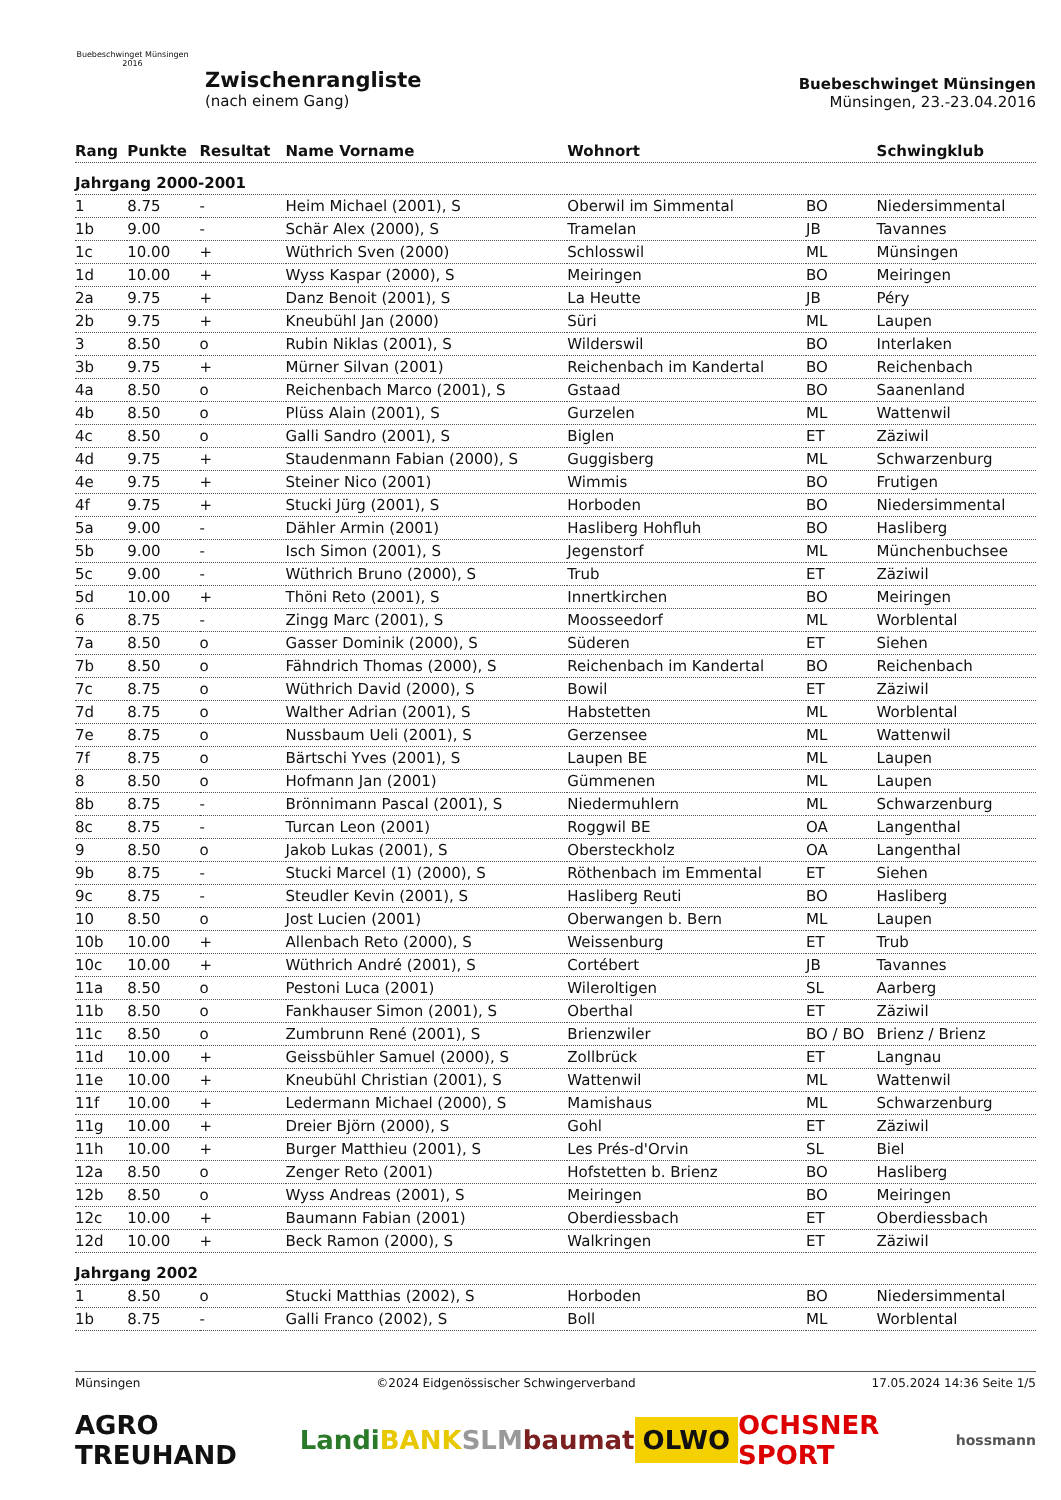Buebeschwinget Münsingen
2016
Zwischenrangliste
(nach einem Gang)
Buebeschwinget Münsingen
Münsingen, 23.-23.04.2016
| Rang | Punkte | Resultat | Name Vorname | Wohnort | | Schwingklub |
| --- | --- | --- | --- | --- | --- | --- |
| Jahrgang 2000-2001 | | | | | | |
| 1 | 8.75 | - | Heim Michael (2001), S | Oberwil im Simmental | BO | Niedersimmental |
| 1b | 9.00 | - | Schär Alex (2000), S | Tramelan | JB | Tavannes |
| 1c | 10.00 | + | Wüthrich Sven (2000) | Schlosswil | ML | Münsingen |
| 1d | 10.00 | + | Wyss Kaspar (2000), S | Meiringen | BO | Meiringen |
| 2a | 9.75 | + | Danz Benoit (2001), S | La Heutte | JB | Péry |
| 2b | 9.75 | + | Kneubühl Jan (2000) | Süri | ML | Laupen |
| 3 | 8.50 | o | Rubin Niklas (2001), S | Wilderswil | BO | Interlaken |
| 3b | 9.75 | + | Mürner Silvan (2001) | Reichenbach im Kandertal | BO | Reichenbach |
| 4a | 8.50 | o | Reichenbach Marco (2001), S | Gstaad | BO | Saanenland |
| 4b | 8.50 | o | Plüss Alain (2001), S | Gurzelen | ML | Wattenwil |
| 4c | 8.50 | o | Galli Sandro (2001), S | Biglen | ET | Zäziwil |
| 4d | 9.75 | + | Staudenmann Fabian (2000), S | Guggisberg | ML | Schwarzenburg |
| 4e | 9.75 | + | Steiner Nico (2001) | Wimmis | BO | Frutigen |
| 4f | 9.75 | + | Stucki Jürg (2001), S | Horboden | BO | Niedersimmental |
| 5a | 9.00 | - | Dähler Armin (2001) | Hasliberg Hohfluh | BO | Hasliberg |
| 5b | 9.00 | - | Isch Simon (2001), S | Jegenstorf | ML | Münchenbuchsee |
| 5c | 9.00 | - | Wüthrich Bruno (2000), S | Trub | ET | Zäziwil |
| 5d | 10.00 | + | Thöni Reto (2001), S | Innertkirchen | BO | Meiringen |
| 6 | 8.75 | - | Zingg Marc (2001), S | Moosseedorf | ML | Worblental |
| 7a | 8.50 | o | Gasser Dominik (2000), S | Süderen | ET | Siehen |
| 7b | 8.50 | o | Fähndrich Thomas (2000), S | Reichenbach im Kandertal | BO | Reichenbach |
| 7c | 8.75 | o | Wüthrich David (2000), S | Bowil | ET | Zäziwil |
| 7d | 8.75 | o | Walther Adrian (2001), S | Habstetten | ML | Worblental |
| 7e | 8.75 | o | Nussbaum Ueli (2001), S | Gerzensee | ML | Wattenwil |
| 7f | 8.75 | o | Bärtschi Yves (2001), S | Laupen BE | ML | Laupen |
| 8 | 8.50 | o | Hofmann Jan (2001) | Gümmenen | ML | Laupen |
| 8b | 8.75 | - | Brönnimann Pascal (2001), S | Niedermuhlern | ML | Schwarzenburg |
| 8c | 8.75 | - | Turcan Leon (2001) | Roggwil BE | OA | Langenthal |
| 9 | 8.50 | o | Jakob Lukas (2001), S | Obersteckholz | OA | Langenthal |
| 9b | 8.75 | - | Stucki Marcel (1) (2000), S | Röthenbach im Emmental | ET | Siehen |
| 9c | 8.75 | - | Steudler Kevin (2001), S | Hasliberg Reuti | BO | Hasliberg |
| 10 | 8.50 | o | Jost Lucien (2001) | Oberwangen b. Bern | ML | Laupen |
| 10b | 10.00 | + | Allenbach Reto (2000), S | Weissenburg | ET | Trub |
| 10c | 10.00 | + | Wüthrich André (2001), S | Cortébert | JB | Tavannes |
| 11a | 8.50 | o | Pestoni Luca (2001) | Wileroltigen | SL | Aarberg |
| 11b | 8.50 | o | Fankhauser Simon (2001), S | Oberthal | ET | Zäziwil |
| 11c | 8.50 | o | Zumbrunn René (2001), S | Brienzwiler | BO / BO | Brienz / Brienz |
| 11d | 10.00 | + | Geissbühler Samuel (2000), S | Zollbrück | ET | Langnau |
| 11e | 10.00 | + | Kneubühl Christian (2001), S | Wattenwil | ML | Wattenwil |
| 11f | 10.00 | + | Ledermann Michael (2000), S | Mamishaus | ML | Schwarzenburg |
| 11g | 10.00 | + | Dreier Björn (2000), S | Gohl | ET | Zäziwil |
| 11h | 10.00 | + | Burger Matthieu (2001), S | Les Prés-d'Orvin | SL | Biel |
| 12a | 8.50 | o | Zenger Reto (2001) | Hofstetten b. Brienz | BO | Hasliberg |
| 12b | 8.50 | o | Wyss Andreas (2001), S | Meiringen | BO | Meiringen |
| 12c | 10.00 | + | Baumann Fabian (2001) | Oberdiessbach | ET | Oberdiessbach |
| 12d | 10.00 | + | Beck Ramon (2000), S | Walkringen | ET | Zäziwil |
| Jahrgang 2002 | | | | | | |
| 1 | 8.50 | o | Stucki Matthias (2002), S | Horboden | BO | Niedersimmental |
| 1b | 8.75 | - | Galli Franco (2002), S | Boll | ML | Worblental |
Münsingen ©2024 Eidgenössischer Schwingerverband 17.05.2024 14:36 Seite 1/5
AGRO TREUHAND Landi BANKSLM baumat OLWO OCHSNER SPORT hossmann